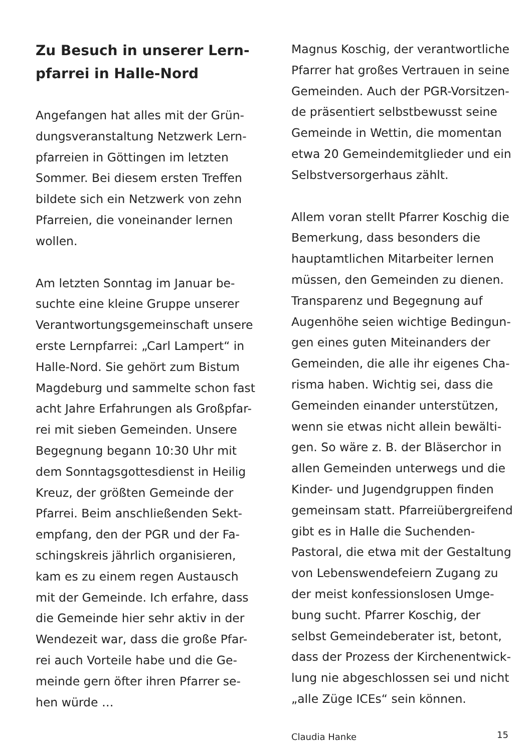Zu Besuch in unserer Lern-
pfarrei in Halle-Nord
Angefangen hat alles mit der Grün- dungsveranstaltung Netzwerk Lern- pfarreien in Göttingen im letzten Sommer. Bei diesem ersten Treffen bildete sich ein Netzwerk von zehn Pfarreien, die voneinander lernen wollen.
Am letzten Sonntag im Januar be- suchte eine kleine Gruppe unserer Verantwortungsgemeinschaft unsere erste Lernpfarrei: „Carl Lampert“ in Halle-Nord. Sie gehört zum Bistum Magdeburg und sammelte schon fast acht Jahre Erfahrungen als Großpfar- rei mit sieben Gemeinden. Unsere Begegnung begann 10:30 Uhr mit dem Sonntagsgottesdienst in Heilig Kreuz, der größten Gemeinde der Pfarrei. Beim anschließenden Sekt- empfang, den der PGR und der Fa- schingskreis jährlich organisieren, kam es zu einem regen Austausch mit der Gemeinde. Ich erfahre, dass die Gemeinde hier sehr aktiv in der Wendezeit war, dass die große Pfar- rei auch Vorteile habe und die Ge- meinde gern öfter ihren Pfarrer se- hen würde …
Magnus Koschig, der verantwortliche Pfarrer hat großes Vertrauen in seine Gemeinden. Auch der PGR-Vorsitzen- de präsentiert selbstbewusst seine Gemeinde in Wettin, die momentan etwa 20 Gemeindemitglieder und ein Selbstversorgerhaus zählt.
Allem voran stellt Pfarrer Koschig die Bemerkung, dass besonders die hauptamtlichen Mitarbeiter lernen müssen, den Gemeinden zu dienen. Transparenz und Begegnung auf Augenhöhe seien wichtige Bedingun- gen eines guten Miteinanders der Gemeinden, die alle ihr eigenes Cha- risma haben. Wichtig sei, dass die Gemeinden einander unterstützen, wenn sie etwas nicht allein bewälti- gen. So wäre z. B. der Bläserchor in allen Gemeinden unterwegs und die Kinder- und Jugendgruppen finden gemeinsam statt. Pfarreiübergreifend gibt es in Halle die Suchenden- Pastoral, die etwa mit der Gestaltung von Lebenswendefeiern Zugang zu der meist konfessionslosen Umge- bung sucht. Pfarrer Koschig, der selbst Gemeindeberater ist, betont, dass der Prozess der Kirchenentwick- lung nie abgeschlossen sei und nicht „alle Züge ICEs“ sein können.
Claudia Hanke
15